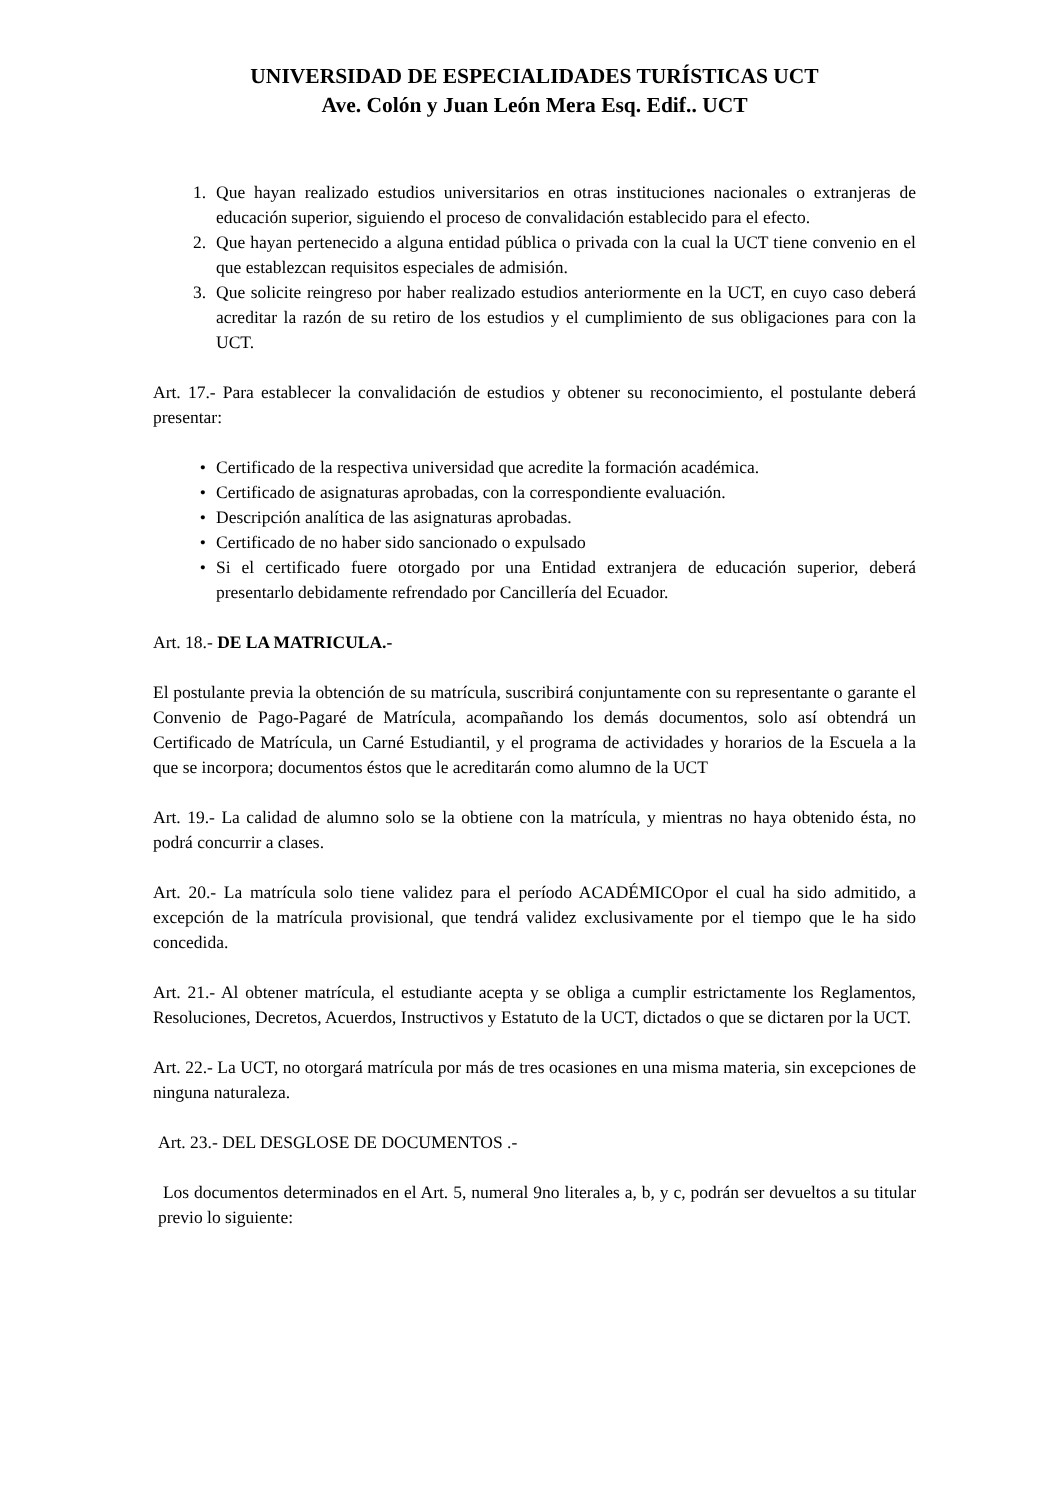UNIVERSIDAD DE ESPECIALIDADES TURÍSTICAS UCT
Ave. Colón y Juan León Mera Esq. Edif.. UCT
1. Que hayan realizado estudios universitarios en otras instituciones nacionales o extranjeras de educación superior, siguiendo el proceso de convalidación establecido para el efecto.
2. Que hayan pertenecido a alguna entidad pública o privada con la cual la UCT tiene convenio en el que establezcan requisitos especiales de admisión.
3. Que solicite reingreso por haber realizado estudios anteriormente en la UCT, en cuyo caso deberá acreditar la razón de su retiro de los estudios y el cumplimiento de sus obligaciones para con la UCT.
Art. 17.- Para establecer la convalidación de estudios y obtener su reconocimiento, el postulante deberá presentar:
• Certificado de la respectiva universidad que acredite la formación académica.
• Certificado de asignaturas aprobadas, con la correspondiente evaluación.
• Descripción analítica de las asignaturas aprobadas.
• Certificado de no haber sido sancionado o expulsado
• Si el certificado fuere otorgado por una Entidad extranjera de educación superior, deberá presentarlo debidamente refrendado por Cancillería del Ecuador.
Art. 18.- DE LA MATRICULA.-
El postulante previa la obtención de su matrícula, suscribirá conjuntamente con su representante o garante el Convenio de Pago-Pagaré de Matrícula, acompañando los demás documentos, solo así obtendrá un Certificado de Matrícula, un Carné Estudiantil, y el programa de actividades y horarios de la Escuela a la que se incorpora; documentos éstos que le acreditarán como alumno de la UCT
Art. 19.- La calidad de alumno solo se la obtiene con la matrícula, y mientras no haya obtenido ésta, no podrá concurrir a clases.
Art. 20.- La matrícula solo tiene validez para el período ACADÉMICOpor el cual ha sido admitido, a excepción de la matrícula provisional, que tendrá validez exclusivamente por el tiempo que le ha sido concedida.
Art. 21.- Al obtener matrícula, el estudiante acepta y se obliga a cumplir estrictamente los Reglamentos, Resoluciones, Decretos, Acuerdos, Instructivos y Estatuto de la UCT, dictados o que se dictaren por la UCT.
Art. 22.- La UCT, no otorgará matrícula por más de tres ocasiones en una misma materia, sin excepciones de ninguna naturaleza.
Art. 23.- DEL DESGLOSE DE DOCUMENTOS .-
Los documentos determinados en el Art. 5, numeral 9no literales a, b, y c, podrán ser devueltos a su titular previo lo siguiente: